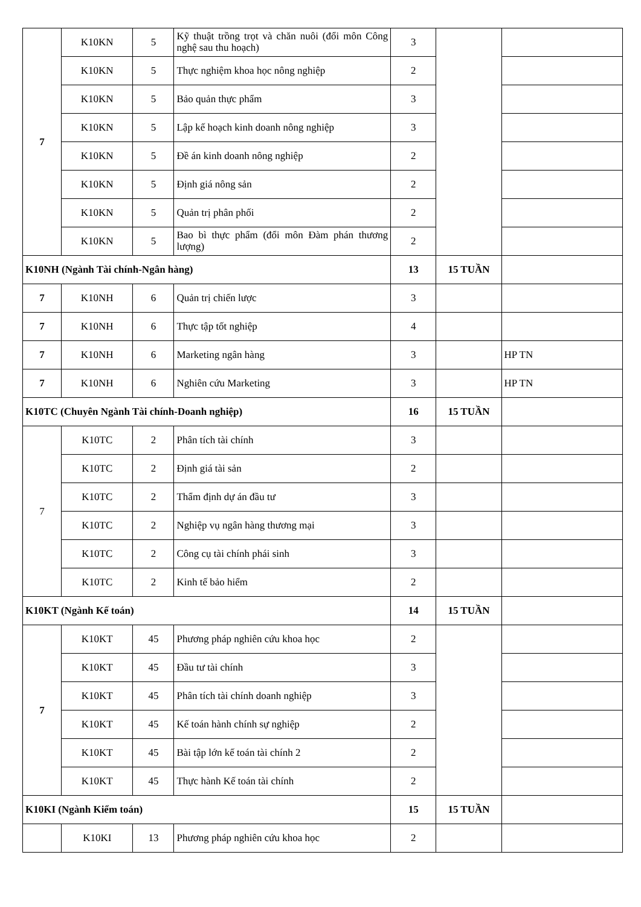| 7 | K10KN | 5 | Kỹ thuật trồng trọt và chăn nuôi (đổi môn Công nghệ sau thu hoạch) | 3 | | |
| | K10KN | 5 | Thực nghiệm khoa học nông nghiệp | 2 | | |
| | K10KN | 5 | Bảo quản thực phẩm | 3 | | |
| | K10KN | 5 | Lập kế hoạch kinh doanh nông nghiệp | 3 | | |
| | K10KN | 5 | Đề án kinh doanh nông nghiệp | 2 | | |
| | K10KN | 5 | Định giá nông sản | 2 | | |
| | K10KN | 5 | Quản trị phân phối | 2 | | |
| | K10KN | 5 | Bao bì thực phẩm (đổi môn Đàm phán thương lượng) | 2 | | |
| K10NH (Ngành Tài chính-Ngân hàng) | | | | 13 | 15 TUẦN | |
| 7 | K10NH | 6 | Quản trị chiến lược | 3 | | |
| 7 | K10NH | 6 | Thực tập tốt nghiệp | 4 | | |
| 7 | K10NH | 6 | Marketing ngân hàng | 3 | | HP TN |
| 7 | K10NH | 6 | Nghiên cứu Marketing | 3 | | HP TN |
| K10TC (Chuyên Ngành Tài chính-Doanh nghiệp) | | | | 16 | 15 TUẦN | |
| 7 | K10TC | 2 | Phân tích tài chính | 3 | | |
| | K10TC | 2 | Định giá tài sản | 2 | | |
| | K10TC | 2 | Thẩm định dự án đầu tư | 3 | | |
| | K10TC | 2 | Nghiệp vụ ngân hàng thương mại | 3 | | |
| | K10TC | 2 | Công cụ tài chính phái sinh | 3 | | |
| | K10TC | 2 | Kinh tế bảo hiểm | 2 | | |
| K10KT (Ngành Kế toán) | | | | 14 | 15 TUẦN | |
| 7 | K10KT | 45 | Phương pháp nghiên cứu khoa học | 2 | | |
| | K10KT | 45 | Đầu tư tài chính | 3 | | |
| | K10KT | 45 | Phân tích tài chính doanh nghiệp | 3 | | |
| | K10KT | 45 | Kế toán hành chính sự nghiệp | 2 | | |
| | K10KT | 45 | Bài tập lớn kế toán tài chính 2 | 2 | | |
| | K10KT | 45 | Thực hành Kế toán tài chính | 2 | | |
| K10KI (Ngành Kiểm toán) | | | | 15 | 15 TUẦN | |
| | K10KI | 13 | Phương pháp nghiên cứu khoa học | 2 | | |